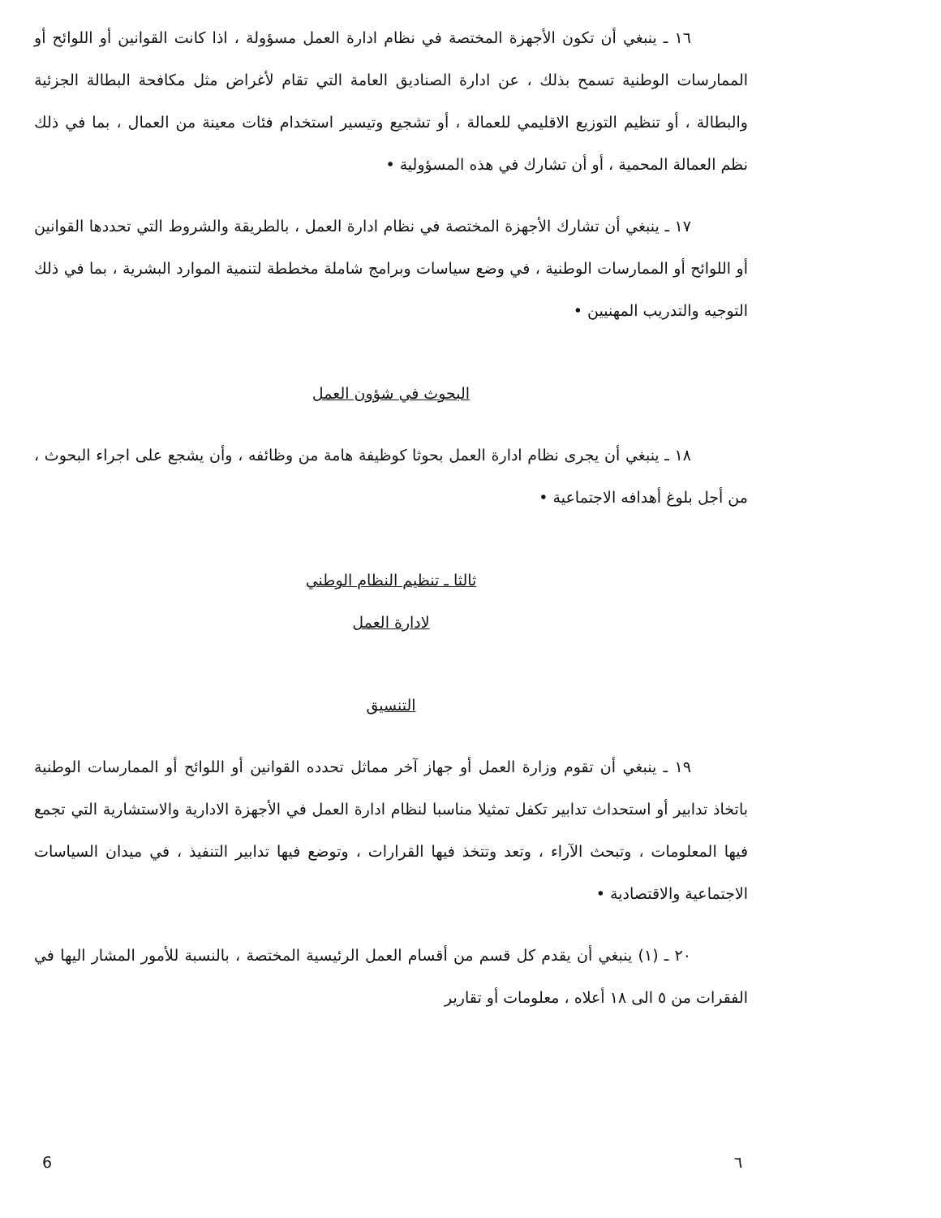١٦ ـ ينبغي أن تكون الأجهزة المختصة في نظام ادارة العمل مسؤولة ، اذا كانت القوانين أو اللوائح أو الممارسات الوطنية تسمح بذلك ، عن ادارة الصناديق العامة التي تقام لأغراض مثل مكافحة البطالة الجزئية والبطالة ، أو تنظيم التوزيع الاقليمي للعمالة ، أو تشجيع وتيسير استخدام فئات معينة من العمال ، بما في ذلك نظم العمالة المحمية ، أو أن تشارك في هذه المسؤولية •
١٧ ـ ينبغي أن تشارك الأجهزة المختصة في نظام ادارة العمل ، بالطريقة والشروط التي تحددها القوانين أو اللوائح أو الممارسات الوطنية ، في وضع سياسات وبرامج شاملة مخططة لتنمية الموارد البشرية ، بما في ذلك التوجيه والتدريب المهنيين •
البحوث في شؤون العمل
١٨ ـ ينبغي أن يجرى نظام ادارة العمل بحوثا كوظيفة هامة من وظائفه ، وأن يشجع على اجراء البحوث ، من أجل بلوغ أهدافه الاجتماعية •
ثالثا ـ تنظيم النظام الوطني
لادارة العمل
التنسيق
١٩ ـ ينبغي أن تقوم وزارة العمل أو جهاز آخر مماثل تحدده القوانين أو اللوائح أو الممارسات الوطنية باتخاذ تدابير أو استحداث تدابير تكفل تمثيلا مناسبا لنظام ادارة العمل في الأجهزة الادارية والاستشارية التي تجمع فيها المعلومات ، وتبحث الآراء ، وتعد وتتخذ فيها القرارات ، وتوضع فيها تدابير التنفيذ ، في ميدان السياسات الاجتماعية والاقتصادية •
٢٠ ـ (١) ينبغي أن يقدم كل قسم من أقسام العمل الرئيسية المختصة ، بالنسبة للأمور المشار اليها في الفقرات من ٥ الى ١٨ أعلاه ، معلومات أو تقارير
6 ٦